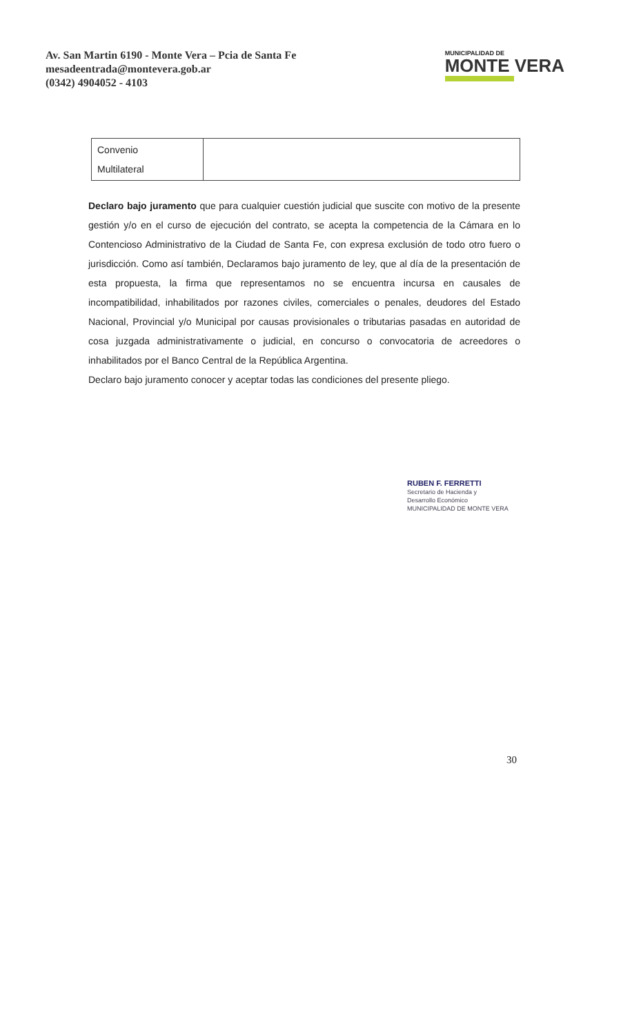Av. San Martin 6190 - Monte Vera – Pcia de Santa Fe
mesadeentrada@montevera.gob.ar
(0342) 4904052 - 4103
MUNICIPALIDAD DE
MONTE VERA
| Convenio Multilateral | |
Declaro bajo juramento que para cualquier cuestión judicial que suscite con motivo de la presente gestión y/o en el curso de ejecución del contrato, se acepta la competencia de la Cámara en lo Contencioso Administrativo de la Ciudad de Santa Fe, con expresa exclusión de todo otro fuero o jurisdicción. Como así también, Declaramos bajo juramento de ley, que al día de la presentación de esta propuesta, la firma que representamos no se encuentra incursa en causales de incompatibilidad, inhabilitados por razones civiles, comerciales o penales, deudores del Estado Nacional, Provincial y/o Municipal por causas provisionales o tributarias pasadas en autoridad de cosa juzgada administrativamente o judicial, en concurso o convocatoria de acreedores o inhabilitados por el Banco Central de la República Argentina.
Declaro bajo juramento conocer y aceptar todas las condiciones del presente pliego.
RUBEN F. FERRETTI
Secretario de Hacienda y
Desarrollo Económico
MUNICIPALIDAD DE MONTE VERA
30